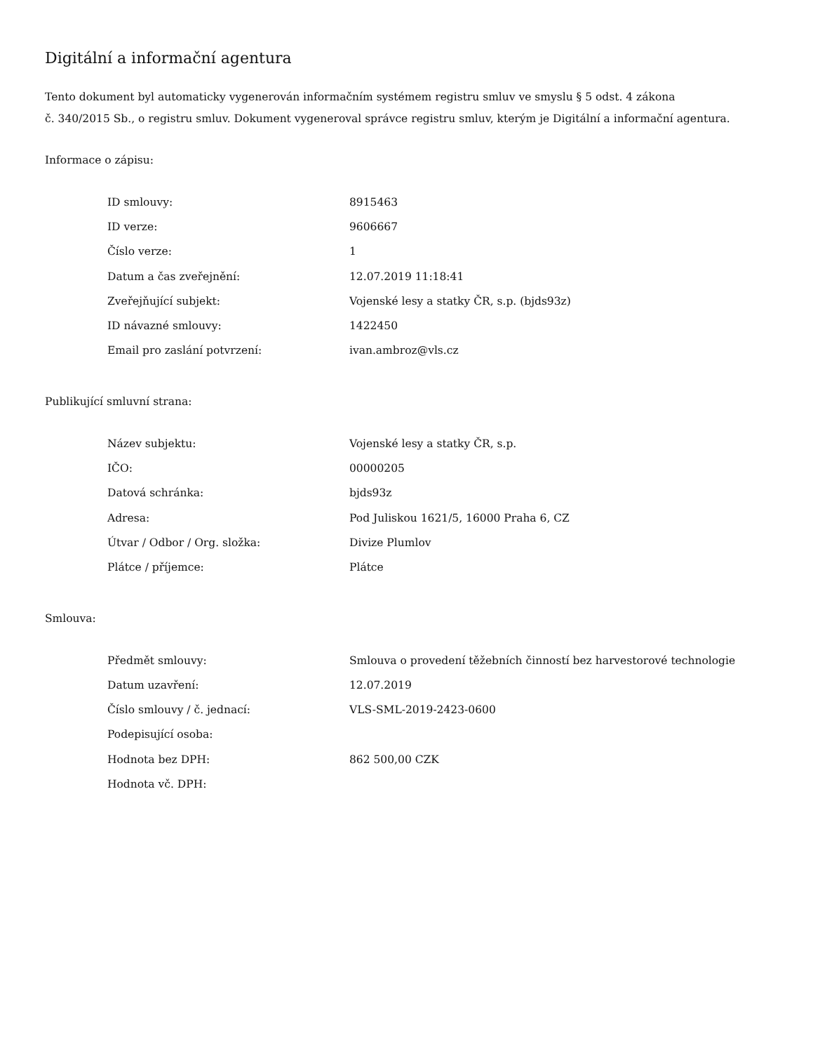Digitální a informační agentura
Tento dokument byl automaticky vygenerován informačním systémem registru smluv ve smyslu § 5 odst. 4 zákona
č. 340/2015 Sb., o registru smluv. Dokument vygeneroval správce registru smluv, kterým je Digitální a informační agentura.
Informace o zápisu:
| ID smlouvy: | 8915463 |
| ID verze: | 9606667 |
| Číslo verze: | 1 |
| Datum a čas zveřejnění: | 12.07.2019 11:18:41 |
| Zveřejňující subjekt: | Vojenské lesy a statky ČR, s.p. (bjds93z) |
| ID návazné smlouvy: | 1422450 |
| Email pro zaslání potvrzení: | ivan.ambroz@vls.cz |
Publikující smluvní strana:
| Název subjektu: | Vojenské lesy a statky ČR, s.p. |
| IČO: | 00000205 |
| Datová schránka: | bjds93z |
| Adresa: | Pod Juliskou 1621/5, 16000 Praha 6, CZ |
| Útvar / Odbor / Org. složka: | Divize Plumlov |
| Plátce / příjemce: | Plátce |
Smlouva:
| Předmět smlouvy: | Smlouva o provedení těžebních činností bez harvestorové technologie |
| Datum uzavření: | 12.07.2019 |
| Číslo smlouvy / č. jednací: | VLS-SML-2019-2423-0600 |
| Podepisující osoba: | |
| Hodnota bez DPH: | 862 500,00 CZK |
| Hodnota vč. DPH: | |